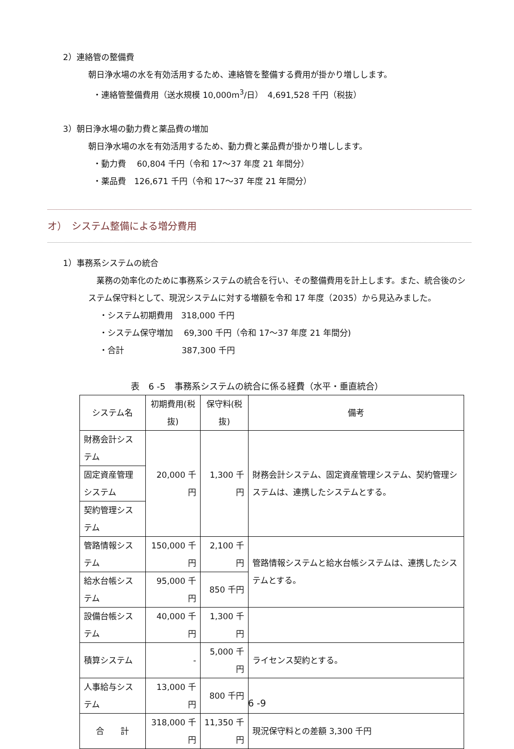2）連絡管の整備費
朝日浄水場の水を有効活用するため、連絡管を整備する費用が掛かり増しします。
・連絡管整備費用（送水規模 10,000m<sup>3</sup>/日）　4,691,528 千円（税抜）
3）朝日浄水場の動力費と薬品費の増加
朝日浄水場の水を有効活用するため、動力費と薬品費が掛かり増しします。
・動力費　 60,804 千円（令和 17～37 年度 21 年間分）
・薬品費　126,671 千円（令和 17～37 年度 21 年間分）
オ）　システム整備による増分費用
1）事務系システムの統合
　業務の効率化のために事務系システムの統合を行い、その整備費用を計上します。また、統合後のシステム保守料として、現況システムに対する増額を令和 17 年度（2035）から見込みました。
・システム初期費用　318,000 千円
・システム保守増加　 69,300 千円（令和 17～37 年度 21 年間分)
・合計　　　　　　　387,300 千円
表　6 -5　事務系システムの統合に係る経費（水平・垂直統合）
| システム名 | 初期費用(税抜) | 保守料(税抜) | 備考 |
| --- | --- | --- | --- |
| 財務会計システム | 20,000 千円 | 1,300 千円 | 財務会計システム、固定資産管理システム、契約管理システムは、連携したシステムとする。 |
| 固定資産管理システム | | | |
| 契約管理システム | | | |
| 管路情報システム | 150,000 千円 | 2,100 千円 | 管路情報システムと給水台帳システムは、連携したシステムとする。 |
| 給水台帳システム | 95,000 千円 | 850 千円 | |
| 設備台帳システム | 40,000 千円 | 1,300 千円 | |
| 積算システム | - | 5,000 千円 | ライセンス契約とする。 |
| 人事給与システム | 13,000 千円 | 800 千円 | |
| 合 計 | 318,000 千円 | 11,350 千円 | 現況保守料との差額 3,300 千円 |
6 -9